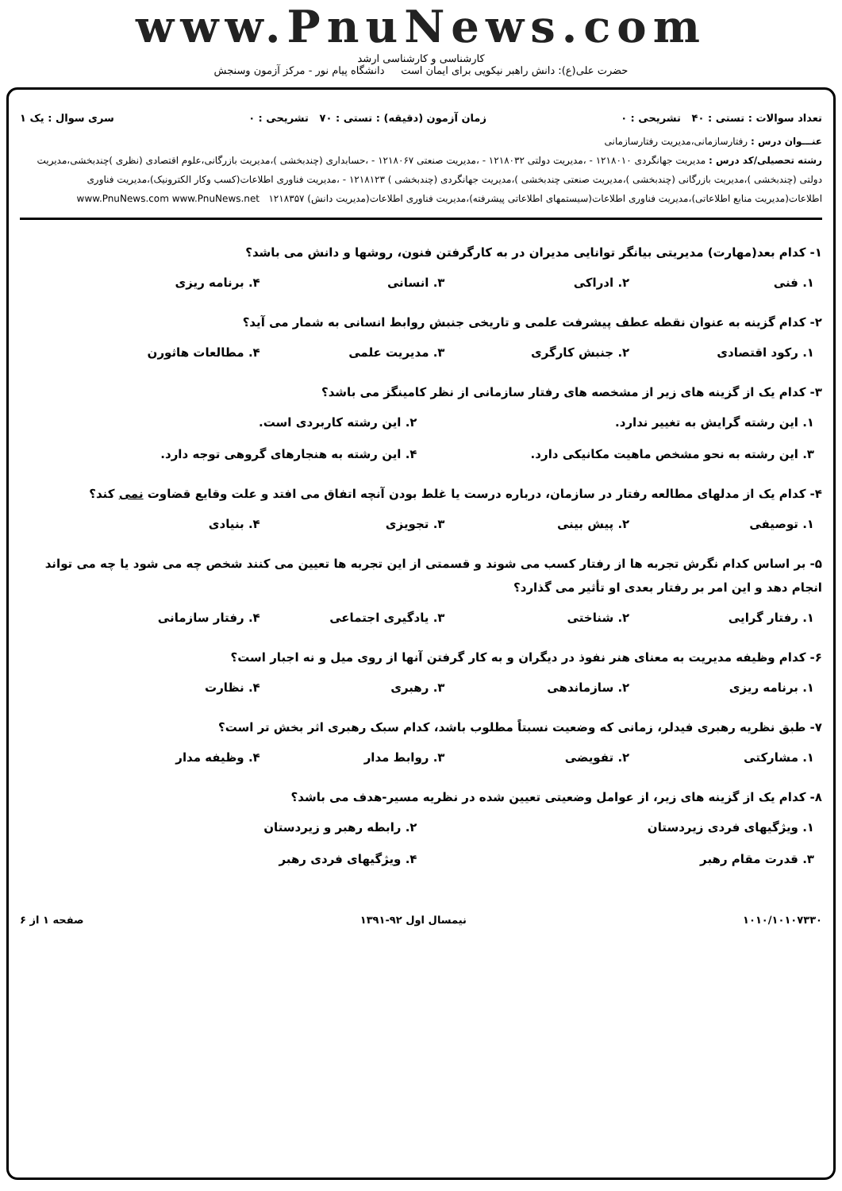www.PnuNews.com
کارشناسی و کارشناسی ارشد
حضرت علی(ع): دانش راهبر نیکویی برای ایمان است دانشگاه پیام نور - مرکز آزمون وسنجش
تعداد سوالات : تستی : ۴۰ تشریحی : ۰ زمان آزمون (دقیقه) : تستی : ۷۰ تشریحی : ۰ سری سوال : یک ۱
عنـــوان درس : رفتارسازمانی،مدیریت رفتارسازمانی
رشته تحصیلی/کد درس : مدیریت جهانگردی ۱۲۱۸۰۱۰ - ،مدیریت دولتی ۱۲۱۸۰۳۲ - ،مدیریت صنعتی ۱۲۱۸۰۶۷ - ،حسابداری (چندبخشی )،مدیریت بازرگانی،علوم اقتصادی (نظری )چندبخشی،مدیریت دولتی (چندبخشی )،مدیریت بازرگانی (چندبخشی )،مدیریت صنعتی چندبخشی )،مدیریت جهانگردی (چندبخشی ) ۱۲۱۸۱۲۳ - ،مدیریت فناوری اطلاعات(کسب وکار الکترونیک)،مدیریت فناوری اطلاعات(مدیریت منابع اطلاعاتی)،مدیریت فناوری اطلاعات(سیستمهای اطلاعاتی پیشرفته)،مدیریت فناوری اطلاعات(مدیریت دانش) ۱۲۱۸۳۵۷ www.PnuNews.com www.PnuNews.net
۱- کدام بعد(مهارت) مدیریتی بیانگر توانایی مدیران در به کارگرفتن فنون، روشها و دانش می باشد؟
۱. فنی ۲. ادراکی ۳. انسانی ۴. برنامه ریزی
۲- کدام گزینه به عنوان نقطه عطف پیشرفت علمی و تاریخی جنبش روابط انسانی به شمار می آید؟
۱. رکود اقتصادی ۲. جنبش کارگری ۳. مدیریت علمی ۴. مطالعات هاثورن
۳- کدام یک از گزینه های زیر از مشخصه های رفتار سازمانی از نظر کامینگز می باشد؟
۱. این رشته گرایش به تغییر ندارد. ۲. این رشته کاربردی است. ۳. این رشته به نحو مشخص ماهیت مکانیکی دارد. ۴. این رشته به هنجارهای گروهی توجه دارد.
۴- کدام یک از مدلهای مطالعه رفتار در سازمان، درباره درست یا غلط بودن آنچه اتفاق می افتد و علت وقایع قضاوت نمی کند؟
۱. توصیفی ۲. پیش بینی ۳. تجویزی ۴. بنیادی
۵- بر اساس کدام نگرش تجربه ها از رفتار کسب می شوند و قسمتی از این تجربه ها تعیین می کنند شخص چه می شود یا چه می تواند انجام دهد و این امر بر رفتار بعدی او تأثیر می گذارد؟
۱. رفتار گرایی ۲. شناختی ۳. یادگیری اجتماعی ۴. رفتار سازمانی
۶- کدام وظیفه مدیریت به معنای هنر نفوذ در دیگران و به کار گرفتن آنها از روی میل و نه اجبار است؟
۱. برنامه ریزی ۲. سازماندهی ۳. رهبری ۴. نظارت
۷- طبق نظریه رهبری فیدلر، زمانی که وضعیت نسبتاً مطلوب باشد، کدام سبک رهبری اثر بخش تر است؟
۱. مشارکتی ۲. تفویضی ۳. روابط مدار ۴. وظیفه مدار
۸- کدام یک از گزینه های زیر، از عوامل وضعیتی تعیین شده در نظریه مسیر-هدف می باشد؟
۱. ویژگیهای فردی زیردستان ۲. رابطه رهبر و زیردستان ۳. قدرت مقام رهبر ۴. ویژگیهای فردی رهبر
۱۰۱۰/۱۰۱۰۷۳۳۰ نیمسال اول ۹۲-۱۳۹۱ صفحه ۱ از ۶